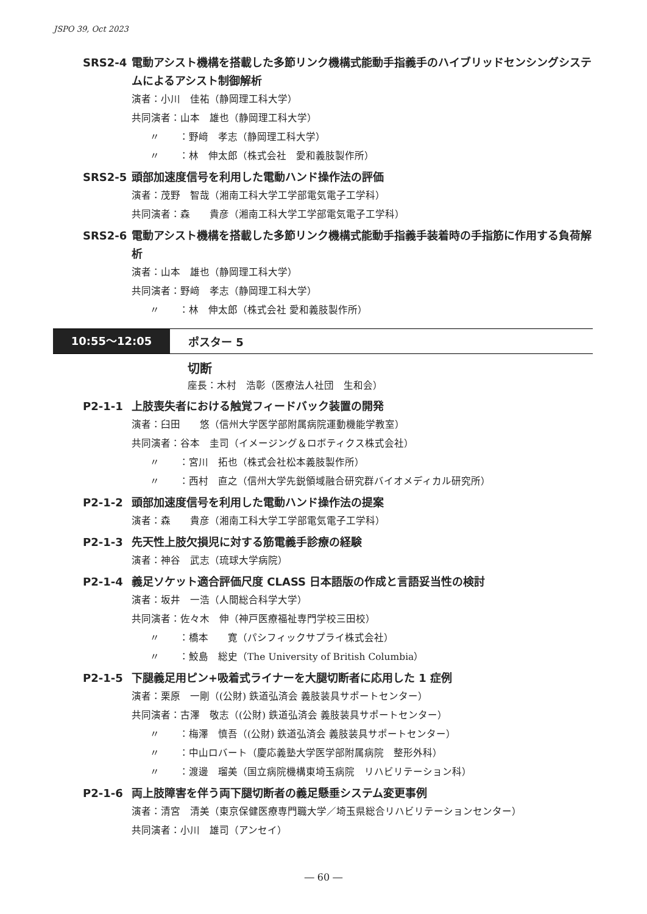JSPO 39, Oct 2023
SRS2-4 電動アシスト機構を搭載した多節リンク機構式能動手指義手のハイブリッドセンシングシステムによるアシスト制御解析
演者：小川　佳祐（静岡理工科大学）
共同演者：山本　雄也（静岡理工科大学）
〃　　：野﨑　孝志（静岡理工科大学）
〃　　：林　伸太郎（株式会社　愛和義肢製作所）
SRS2-5 頭部加速度信号を利用した電動ハンド操作法の評価
演者：茂野　智哉（湘南工科大学工学部電気電子工学科）
共同演者：森　　貴彦（湘南工科大学工学部電気電子工学科）
SRS2-6 電動アシスト機構を搭載した多節リンク機構式能動手指義手装着時の手指筋に作用する負荷解析
演者：山本　雄也（静岡理工科大学）
共同演者：野﨑　孝志（静岡理工科大学）
〃　　：林　伸太郎（株式会社 愛和義肢製作所）
10:55～12:05 ポスター 5
切断
座長：木村　浩彰（医療法人社団　生和会）
P2-1-1 上肢喪失者における触覚フィードバック装置の開発
演者：臼田　　悠（信州大学医学部附属病院運動機能学教室）
共同演者：谷本　圭司（イメージング＆ロボティクス株式会社）
〃　　：宮川　拓也（株式会社松本義肢製作所）
〃　　：西村　直之（信州大学先鋭領域融合研究群バイオメディカル研究所）
P2-1-2 頭部加速度信号を利用した電動ハンド操作法の提案
演者：森　　貴彦（湘南工科大学工学部電気電子工学科）
P2-1-3 先天性上肢欠損児に対する筋電義手診療の経験
演者：神谷　武志（琉球大学病院）
P2-1-4 義足ソケット適合評価尺度 CLASS 日本語版の作成と言語妥当性の検討
演者：坂井　一浩（人間総合科学大学）
共同演者：佐々木　伸（神戸医療福祉専門学校三田校）
〃　　：橋本　　寛（パシフィックサプライ株式会社）
〃　　：鮫島　総史（The University of British Columbia）
P2-1-5 下腿義足用ピン+吸着式ライナーを大腿切断者に応用した 1 症例
演者：栗原　一剛（(公財) 鉄道弘済会 義肢装具サポートセンター）
共同演者：古澤　敬志（(公財) 鉄道弘済会 義肢装具サポートセンター）
〃　　：梅澤　慎吾（(公財) 鉄道弘済会 義肢装具サポートセンター）
〃　　：中山ロバート（慶応義塾大学医学部附属病院　整形外科）
〃　　：渡邊　瑠美（国立病院機構東埼玉病院　リハビリテーション科）
P2-1-6 両上肢障害を伴う両下腿切断者の義足懸垂システム変更事例
演者：清宮　清美（東京保健医療専門職大学／埼玉県総合リハビリテーションセンター）
共同演者：小川　雄司（アンセイ）
― 60 ―